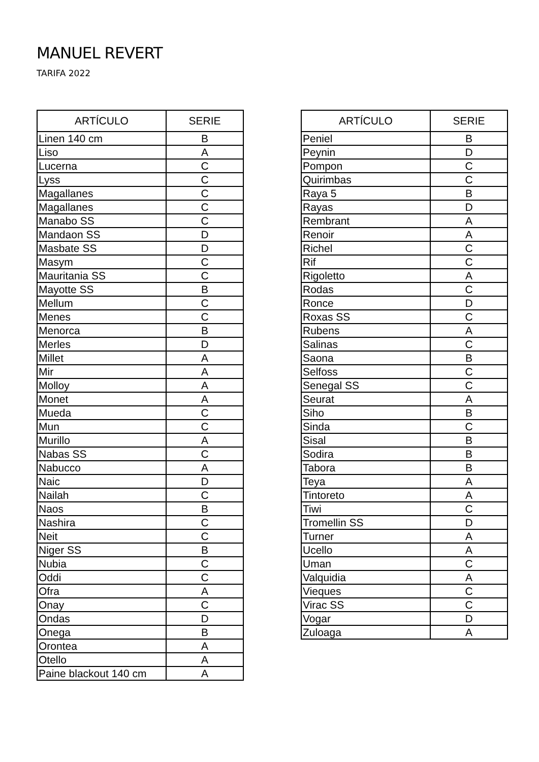MANUEL REVERT
TARIFA 2022
| ARTÍCULO | SERIE |
| --- | --- |
| Linen 140 cm | B |
| Liso | A |
| Lucerna | C |
| Lyss | C |
| Magallanes | C |
| Magallanes | C |
| Manabo SS | C |
| Mandaon SS | D |
| Masbate SS | D |
| Masym | C |
| Mauritania SS | C |
| Mayotte SS | B |
| Mellum | C |
| Menes | C |
| Menorca | B |
| Merles | D |
| Millet | A |
| Mir | A |
| Molloy | A |
| Monet | A |
| Mueda | C |
| Mun | C |
| Murillo | A |
| Nabas SS | C |
| Nabucco | A |
| Naic | D |
| Nailah | C |
| Naos | B |
| Nashira | C |
| Neit | C |
| Niger SS | B |
| Nubia | C |
| Oddi | C |
| Ofra | A |
| Onay | C |
| Ondas | D |
| Onega | B |
| Orontea | A |
| Otello | A |
| Paine blackout 140 cm | A |
| ARTÍCULO | SERIE |
| --- | --- |
| Peniel | B |
| Peynin | D |
| Pompon | C |
| Quirimbas | C |
| Raya 5 | B |
| Rayas | D |
| Rembrant | A |
| Renoir | A |
| Richel | C |
| Rif | C |
| Rigoletto | A |
| Rodas | C |
| Ronce | D |
| Roxas SS | C |
| Rubens | A |
| Salinas | C |
| Saona | B |
| Selfoss | C |
| Senegal SS | C |
| Seurat | A |
| Siho | B |
| Sinda | C |
| Sisal | B |
| Sodira | B |
| Tabora | B |
| Teya | A |
| Tintoreto | A |
| Tiwi | C |
| Tromellin SS | D |
| Turner | A |
| Ucello | A |
| Uman | C |
| Valquidia | A |
| Vieques | C |
| Virac SS | C |
| Vogar | D |
| Zuloaga | A |